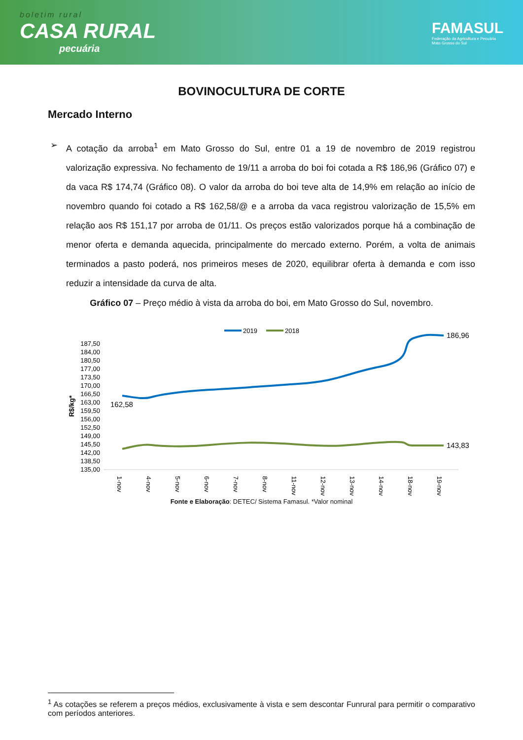boletim rural
CASA RURAL
pecuária
FAMASUL
Federação da Agricultura e Pecuária
Mato Grosso do Sul
BOVINOCULTURA DE CORTE
Mercado Interno
➢ A cotação da arroba<sup>1</sup> em Mato Grosso do Sul, entre 01 a 19 de novembro de 2019 registrou valorização expressiva. No fechamento de 19/11 a arroba do boi foi cotada a R$ 186,96 (Gráfico 07) e da vaca R$ 174,74 (Gráfico 08). O valor da arroba do boi teve alta de 14,9% em relação ao início de novembro quando foi cotado a R$ 162,58/@ e a arroba da vaca registrou valorização de 15,5% em relação aos R$ 151,17 por arroba de 01/11. Os preços estão valorizados porque há a combinação de menor oferta e demanda aquecida, principalmente do mercado externo. Porém, a volta de animais terminados a pasto poderá, nos primeiros meses de 2020, equilibrar oferta à demanda e com isso reduzir a intensidade da curva de alta.
Gráfico 07 – Preço médio à vista da arroba do boi, em Mato Grosso do Sul, novembro.
2019
2018
187,50
184,00
180,50
177,00
173,50
170,00
166,50
163,00
159,50
156,00
152,50
149,00
145,50
142,00
138,50
135,00
R$/kg*
162,58
186,96
143,83
1-nov
4-nov
5-nov
6-nov
7-nov
8-nov
11-nov
12-nov
13-nov
14-nov
18-nov
19-nov
Fonte e Elaboração: DETEC/ Sistema Famasul. *Valor nominal
<sup>1</sup> As cotações se referem a preços médios, exclusivamente à vista e sem descontar Funrural para permitir o comparativo com períodos anteriores.